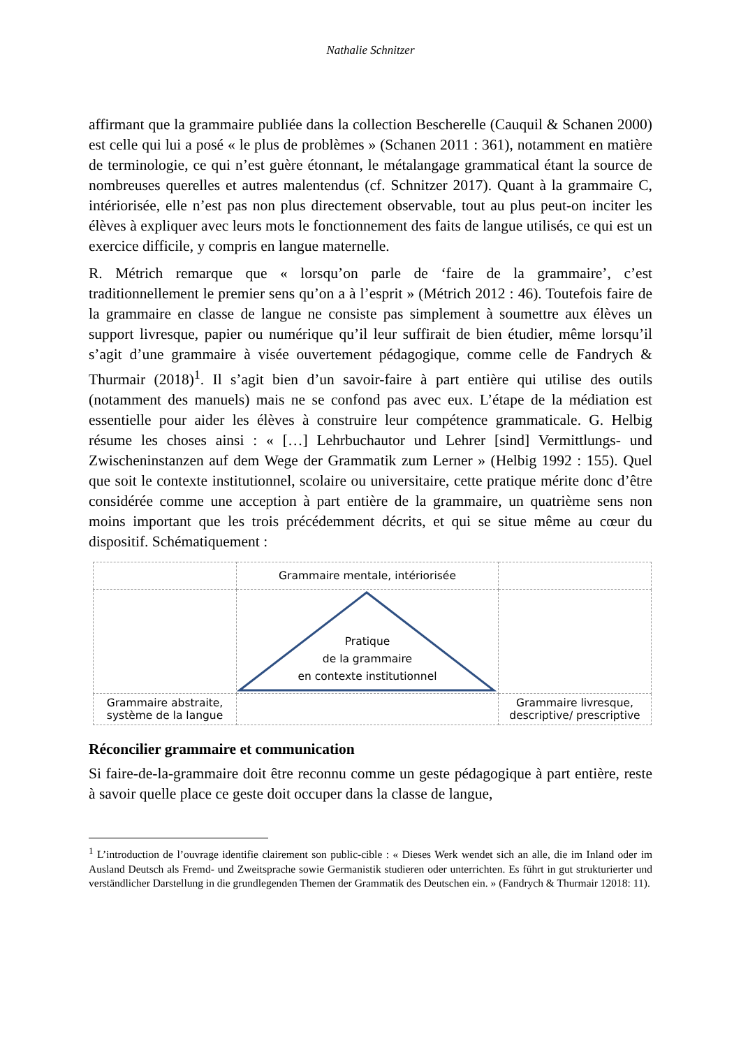Nathalie Schnitzer
affirmant que la grammaire publiée dans la collection Bescherelle (Cauquil & Schanen 2000) est celle qui lui a posé « le plus de problèmes » (Schanen 2011 : 361), notamment en matière de terminologie, ce qui n’est guère étonnant, le métalangage grammatical étant la source de nombreuses querelles et autres malentendus (cf. Schnitzer 2017). Quant à la grammaire C, intériorisée, elle n’est pas non plus directement observable, tout au plus peut-on inciter les élèves à expliquer avec leurs mots le fonctionnement des faits de langue utilisés, ce qui est un exercice difficile, y compris en langue maternelle.
R. Métrich remarque que « lorsqu’on parle de ‘faire de la grammaire’, c’est traditionnellement le premier sens qu’on a à l’esprit » (Métrich 2012 : 46). Toutefois faire de la grammaire en classe de langue ne consiste pas simplement à soumettre aux élèves un support livresque, papier ou numérique qu’il leur suffirait de bien étudier, même lorsqu’il s’agit d’une grammaire à visée ouvertement pédagogique, comme celle de Fandrych & Thurmair (2018)<sup>1</sup>. Il s’agit bien d’un savoir-faire à part entière qui utilise des outils (notamment des manuels) mais ne se confond pas avec eux. L’étape de la médiation est essentielle pour aider les élèves à construire leur compétence grammaticale. G. Helbig résume les choses ainsi : « […] Lehrbuchautor und Lehrer [sind] Vermittlungs- und Zwischeninstanzen auf dem Wege der Grammatik zum Lerner » (Helbig 1992 : 155). Quel que soit le contexte institutionnel, scolaire ou universitaire, cette pratique mérite donc d’être considérée comme une acception à part entière de la grammaire, un quatrième sens non moins important que les trois précédemment décrits, et qui se situe même au cœur du dispositif. Schématiquement :
| | Grammaire mentale, intériorisée | |
| | Pratique de la grammaire en contexte institutionnel | |
| Grammaire abstraite, système de la langue | | Grammaire livresque, descriptive/ prescriptive |
Réconcilier grammaire et communication
Si faire-de-la-grammaire doit être reconnu comme un geste pédagogique à part entière, reste à savoir quelle place ce geste doit occuper dans la classe de langue,
<sup>1</sup> L’introduction de l’ouvrage identifie clairement son public-cible : « Dieses Werk wendet sich an alle, die im Inland oder im Ausland Deutsch als Fremd- und Zweitsprache sowie Germanistik studieren oder unterrichten. Es führt in gut strukturierter und verständlicher Darstellung in die grundlegenden Themen der Grammatik des Deutschen ein. » (Fandrych & Thurmair 12018: 11).